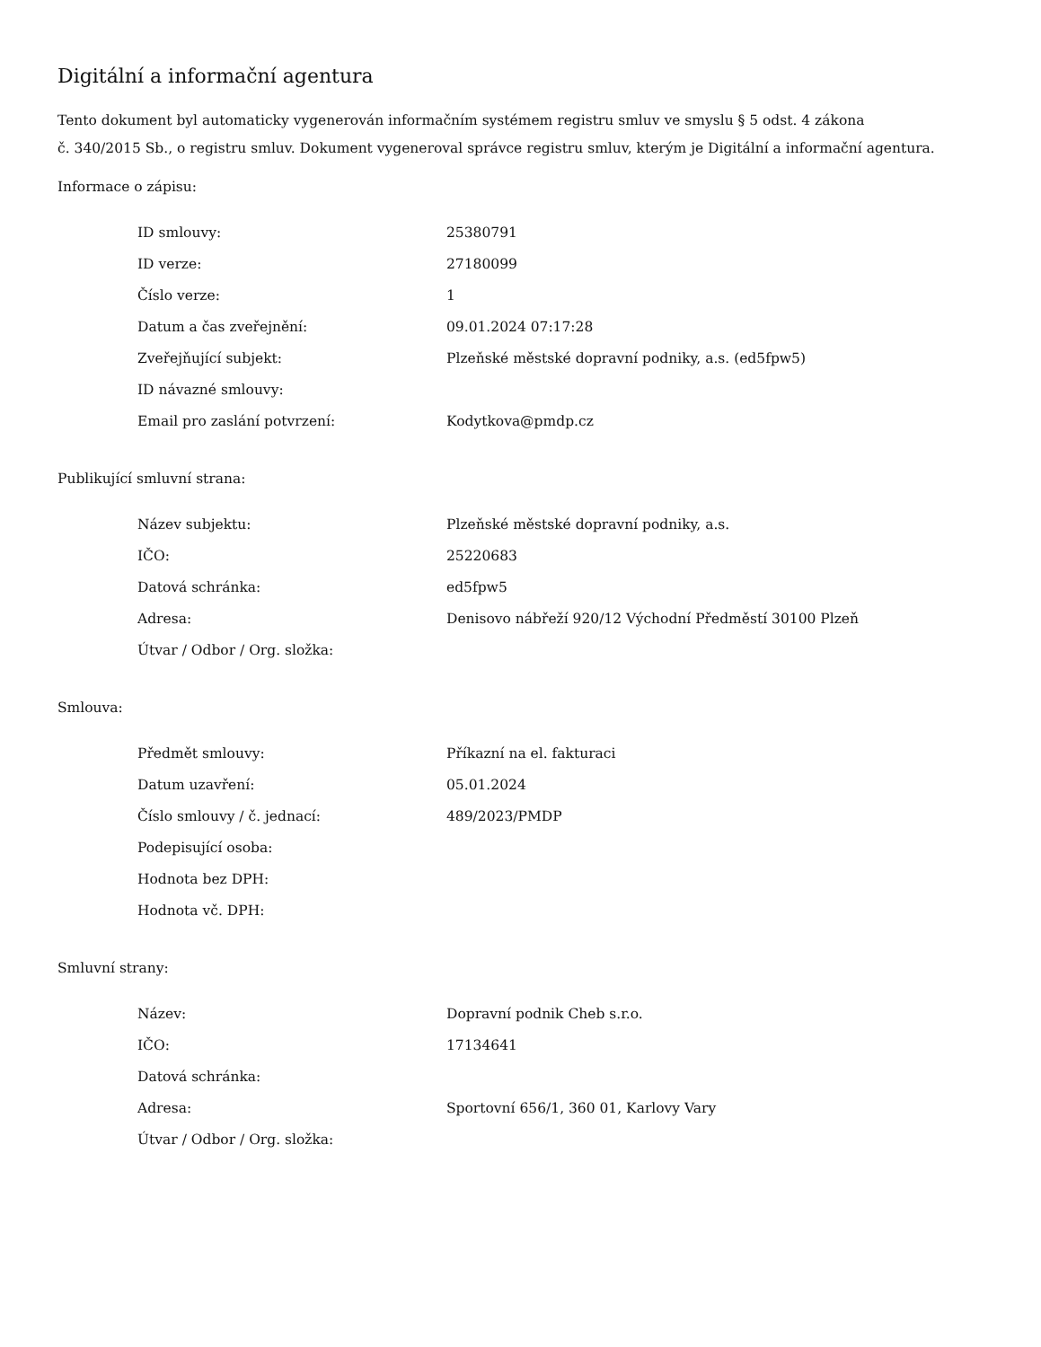Digitální a informační agentura
Tento dokument byl automaticky vygenerován informačním systémem registru smluv ve smyslu § 5 odst. 4 zákona
č. 340/2015 Sb., o registru smluv. Dokument vygeneroval správce registru smluv, kterým je Digitální a informační agentura.
Informace o zápisu:
| ID smlouvy: | 25380791 |
| ID verze: | 27180099 |
| Číslo verze: | 1 |
| Datum a čas zveřejnění: | 09.01.2024 07:17:28 |
| Zveřejňující subjekt: | Plzeňské městské dopravní podniky, a.s. (ed5fpw5) |
| ID návazné smlouvy: | |
| Email pro zaslání potvrzení: | Kodytkova@pmdp.cz |
Publikující smluvní strana:
| Název subjektu: | Plzeňské městské dopravní podniky, a.s. |
| IČO: | 25220683 |
| Datová schránka: | ed5fpw5 |
| Adresa: | Denisovo nábřeží 920/12 Východní Předměstí 30100 Plzeň |
| Útvar / Odbor / Org. složka: | |
Smlouva:
| Předmět smlouvy: | Příkazní na el. fakturaci |
| Datum uzavření: | 05.01.2024 |
| Číslo smlouvy / č. jednací: | 489/2023/PMDP |
| Podepisující osoba: | |
| Hodnota bez DPH: | |
| Hodnota vč. DPH: | |
Smluvní strany:
| Název: | Dopravní podnik Cheb s.r.o. |
| IČO: | 17134641 |
| Datová schránka: | |
| Adresa: | Sportovní 656/1, 360 01, Karlovy Vary |
| Útvar / Odbor / Org. složka: | |